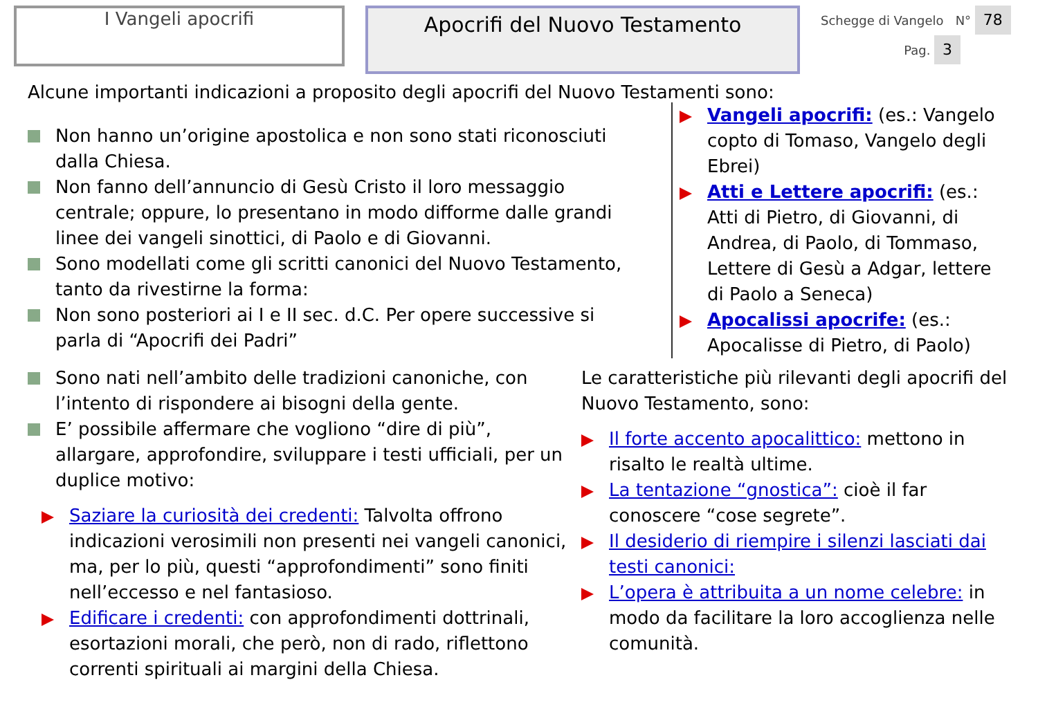I Vangeli apocrifi
Apocrifi del Nuovo Testamento
Schegge di Vangelo N° 78
Pag. 3
Alcune importanti indicazioni a proposito degli apocrifi del Nuovo Testamenti sono:
Non hanno un’origine apostolica e non sono stati riconosciuti dalla Chiesa.
Non fanno dell’annuncio di Gesù Cristo il loro messaggio centrale; oppure, lo presentano in modo difforme dalle grandi linee dei vangeli sinottici, di Paolo e di Giovanni.
Sono modellati come gli scritti canonici del Nuovo Testamento, tanto da rivestirne la forma:
Non sono posteriori ai I e II sec. d.C. Per opere successive si parla di “Apocrifi dei Padri”
Vangeli apocrifi: (es.: Vangelo copto di Tomaso, Vangelo degli Ebrei)
Atti e Lettere apocrifi: (es.: Atti di Pietro, di Giovanni, di Andrea, di Paolo, di Tommaso, Lettere di Gesù a Adgar, lettere di Paolo a Seneca)
Apocalissi apocrife: (es.: Apocalisse di Pietro, di Paolo)
Sono nati nell’ambito delle tradizioni canoniche, con l’intento di rispondere ai bisogni della gente.
E’ possibile affermare che vogliono “dire di più”, allargare, approfondire, sviluppare i testi ufficiali, per un duplice motivo:
Saziare la curiosità dei credenti: Talvolta offrono indicazioni verosimili non presenti nei vangeli canonici, ma, per lo più, questi “approfondimenti” sono finiti nell’eccesso e nel fantasioso.
Edificare i credenti: con approfondimenti dottrinali, esortazioni morali, che però, non di rado, riflettono correnti spirituali ai margini della Chiesa.
Le caratteristiche più rilevanti degli apocrifi del Nuovo Testamento, sono:
Il forte accento apocalittico: mettono in risalto le realtà ultime.
La tentazione “gnostica”: cioè il far conoscere “cose segrete”.
Il desiderio di riempire i silenzi lasciati dai testi canonici:
L’opera è attribuita a un nome celebre: in modo da facilitare la loro accoglienza nelle comunità.